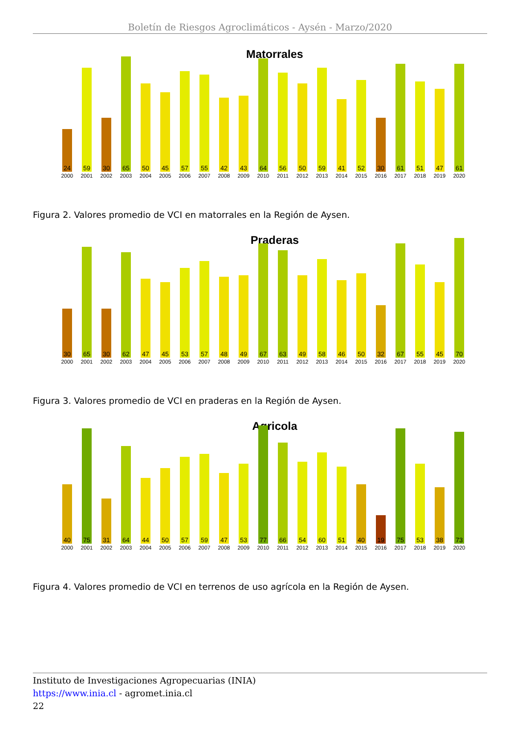Boletín de Riesgos Agroclimáticos - Aysén - Marzo/2020
Matorrales
24
2000
59
2001
30
2002
65
2003
50
2004
45
2005
57
2006
55
2007
42
2008
43
2009
64
2010
56
2011
50
2012
59
2013
41
2014
52
2015
30
2016
61
2017
51
2018
47
2019
61
2020
Figura 2. Valores promedio de VCI en matorrales en la Región de Aysen.
Praderas
30
2000
65
2001
30
2002
62
2003
47
2004
45
2005
53
2006
57
2007
48
2008
49
2009
67
2010
63
2011
49
2012
58
2013
46
2014
50
2015
32
2016
67
2017
55
2018
45
2019
70
2020
Figura 3. Valores promedio de VCI en praderas en la Región de Aysen.
Agricola
40
2000
75
2001
31
2002
64
2003
44
2004
50
2005
57
2006
59
2007
47
2008
53
2009
77
2010
66
2011
54
2012
60
2013
51
2014
40
2015
19
2016
75
2017
53
2018
38
2019
73
2020
Figura 4. Valores promedio de VCI en terrenos de uso agrícola en la Región de Aysen.
Instituto de Investigaciones Agropecuarias (INIA)
https://www.inia.cl - agromet.inia.cl
22